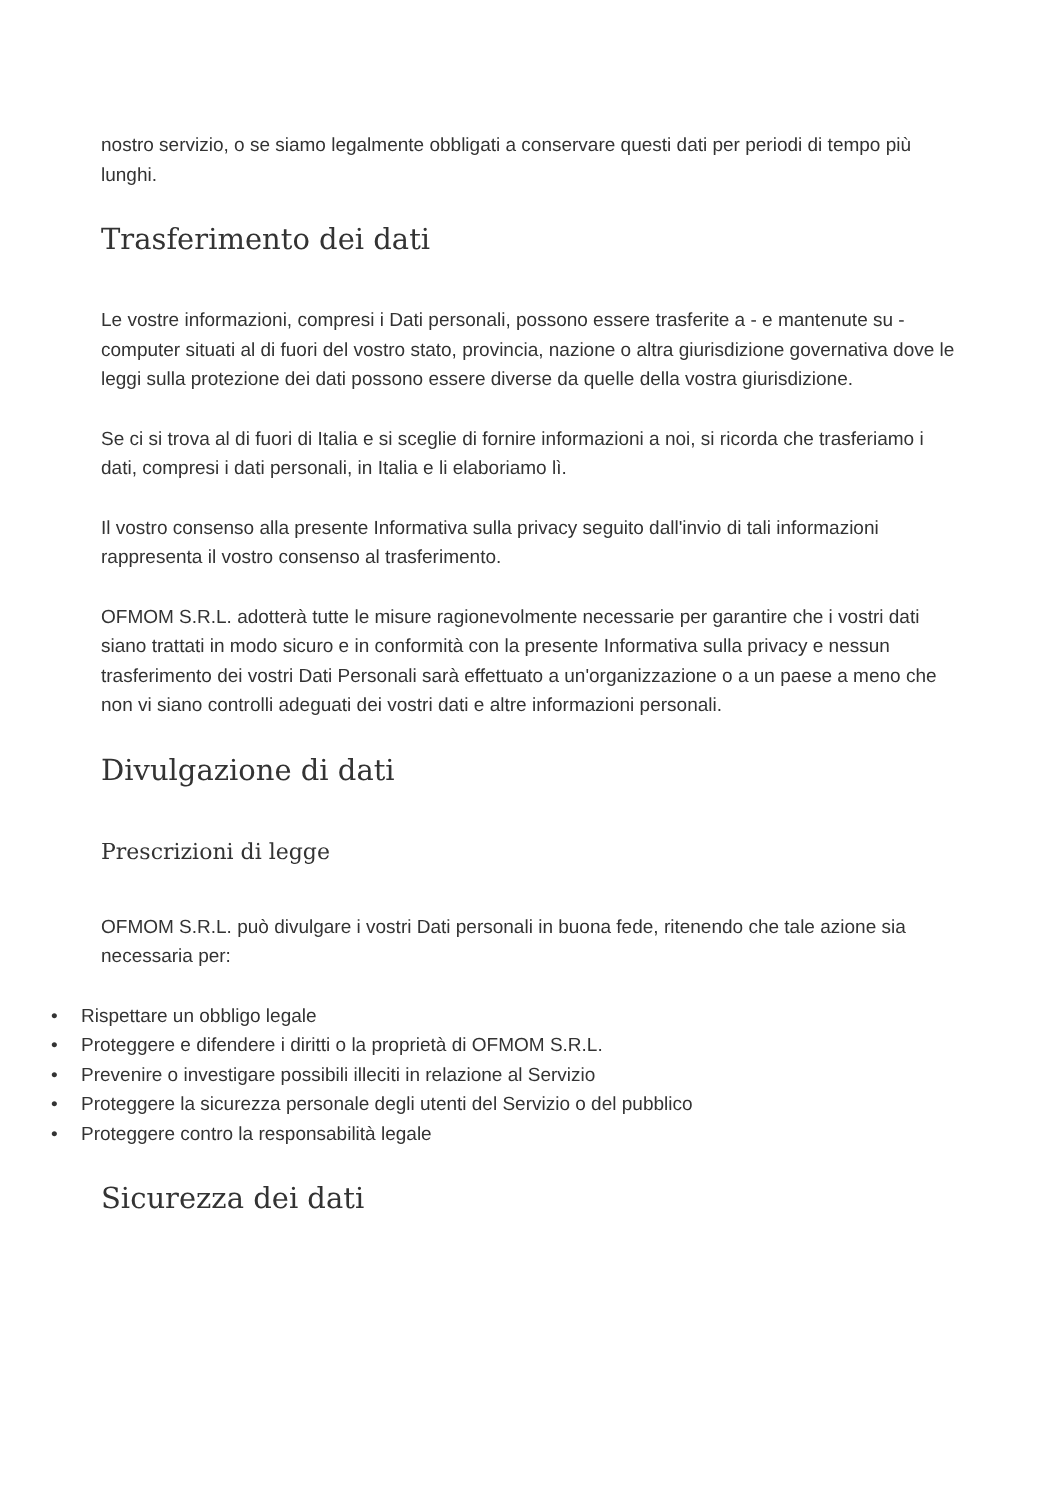nostro servizio, o se siamo legalmente obbligati a conservare questi dati per periodi di tempo più lunghi.
Trasferimento dei dati
Le vostre informazioni, compresi i Dati personali, possono essere trasferite a - e mantenute su - computer situati al di fuori del vostro stato, provincia, nazione o altra giurisdizione governativa dove le leggi sulla protezione dei dati possono essere diverse da quelle della vostra giurisdizione.
Se ci si trova al di fuori di Italia e si sceglie di fornire informazioni a noi, si ricorda che trasferiamo i dati, compresi i dati personali, in Italia e li elaboriamo lì.
Il vostro consenso alla presente Informativa sulla privacy seguito dall'invio di tali informazioni rappresenta il vostro consenso al trasferimento.
OFMOM S.R.L. adotterà tutte le misure ragionevolmente necessarie per garantire che i vostri dati siano trattati in modo sicuro e in conformità con la presente Informativa sulla privacy e nessun trasferimento dei vostri Dati Personali sarà effettuato a un'organizzazione o a un paese a meno che non vi siano controlli adeguati dei vostri dati e altre informazioni personali.
Divulgazione di dati
Prescrizioni di legge
OFMOM S.R.L. può divulgare i vostri Dati personali in buona fede, ritenendo che tale azione sia necessaria per:
• Rispettare un obbligo legale
• Proteggere e difendere i diritti o la proprietà di OFMOM S.R.L.
• Prevenire o investigare possibili illeciti in relazione al Servizio
• Proteggere la sicurezza personale degli utenti del Servizio o del pubblico
• Proteggere contro la responsabilità legale
Sicurezza dei dati